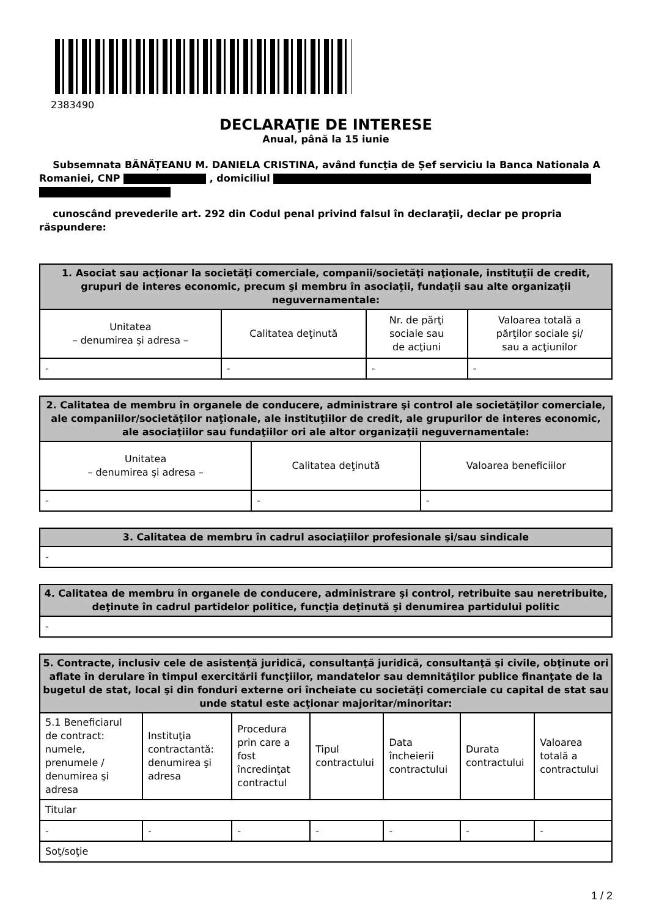2383490
DECLARAŢIE DE INTERESE
Anual, până la 15 iunie
Subsemnata BĂNĂȚEANU M. DANIELA CRISTINA, având funcţia de Șef serviciu la Banca Nationala A Romaniei, CNP , domiciliul
cunoscând prevederile art. 292 din Codul penal privind falsul în declaraţii, declar pe propria răspundere:
| 1. Asociat sau acţionar la societăţi comerciale, companii/societăţi naţionale, instituţii de credit, grupuri de interes economic, precum şi membru în asociaţii, fundaţii sau alte organizaţii neguvernamentale: | | | |
| --- | --- | --- | --- |
| Unitatea – denumirea şi adresa – | Calitatea deţinută | Nr. de părţi sociale sau de acţiuni | Valoarea totală a părţilor sociale şi/ sau a acţiunilor |
| - | - | - | - |
| 2. Calitatea de membru în organele de conducere, administrare şi control ale societăţilor comerciale, ale companiilor/societăţilor naţionale, ale instituţiilor de credit, ale grupurilor de interes economic, ale asociaţiilor sau fundaţiilor ori ale altor organizaţii neguvernamentale: | | |
| --- | --- | --- |
| Unitatea – denumirea şi adresa – | Calitatea deţinută | Valoarea beneficiilor |
| - | - | - |
| 3. Calitatea de membru în cadrul asociaţiilor profesionale şi/sau sindicale |
| --- |
| - |
| 4. Calitatea de membru în organele de conducere, administrare şi control, retribuite sau neretribuite, deţinute în cadrul partidelor politice, funcţia deţinută şi denumirea partidului politic |
| --- |
| - |
| 5. Contracte, inclusiv cele de asistenţă juridică, consultanţă juridică, consultanţă şi civile, obţinute ori aflate în derulare în timpul exercitării funcţiilor, mandatelor sau demnităţilor publice finanţate de la bugetul de stat, local şi din fonduri externe ori încheiate cu societăţi comerciale cu capital de stat sau unde statul este acţionar majoritar/minoritar: | | | | | | |
| --- | --- | --- | --- | --- | --- | --- |
| 5.1 Beneficiarul de contract: numele, prenumele / denumirea şi adresa | Instituţia contractantă: denumirea şi adresa | Procedura prin care a fost încredinţat contractul | Tipul contractului | Data încheierii contractului | Durata contractului | Valoarea totală a contractului |
| Titular | | | | | | |
| - | - | - | - | - | - | - |
| Soţ/soţie | | | | | | |
1 / 2